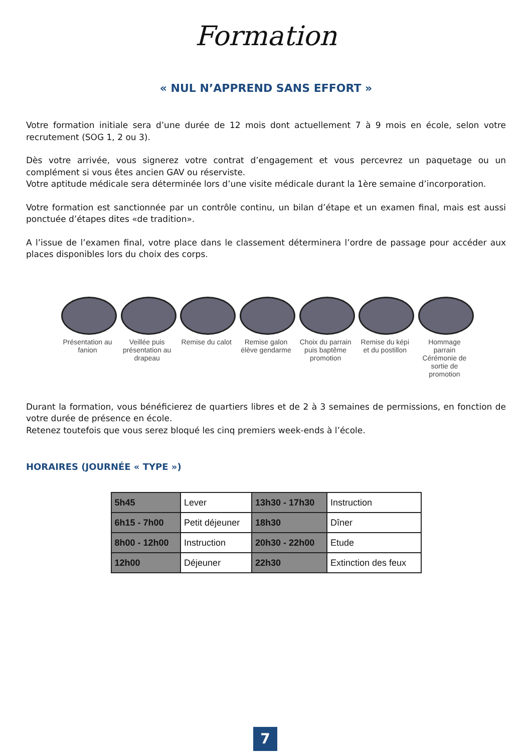Formation
« NUL N’APPREND SANS EFFORT »
Votre formation initiale sera d’une durée de 12 mois dont actuellement 7 à 9 mois en école, selon votre recrutement (SOG 1, 2 ou 3).
Dès votre arrivée, vous signerez votre contrat d’engagement et vous percevrez un paquetage ou un complément si vous êtes ancien GAV ou réserviste.
Votre aptitude médicale sera déterminée lors d’une visite médicale durant la 1ère semaine d’incorporation.
Votre formation est sanctionnée par un contrôle continu, un bilan d’étape et un examen final, mais est aussi ponctuée d’étapes dites «de tradition».
A l’issue de l’examen final, votre place dans le classement déterminera l’ordre de passage pour accéder aux places disponibles lors du choix des corps.
Présentation au fanion
Veillée puis présentation au drapeau
Remise du calot
Remise galon élève gendarme
Choix du parrain puis baptême promotion
Remise du képi et du postillon
Hommage parrain Cérémonie de sortie de promotion
Durant la formation, vous bénéficierez de quartiers libres et de 2 à 3 semaines de permissions, en fonction de votre durée de présence en école.
Retenez toutefois que vous serez bloqué les cinq premiers week-ends à l’école.
HORAIRES (JOURNÉE « TYPE »)
| 5h45 | Lever | 13h30 - 17h30 | Instruction |
| 6h15 - 7h00 | Petit déjeuner | 18h30 | Dîner |
| 8h00 - 12h00 | Instruction | 20h30 - 22h00 | Etude |
| 12h00 | Déjeuner | 22h30 | Extinction des feux |
7